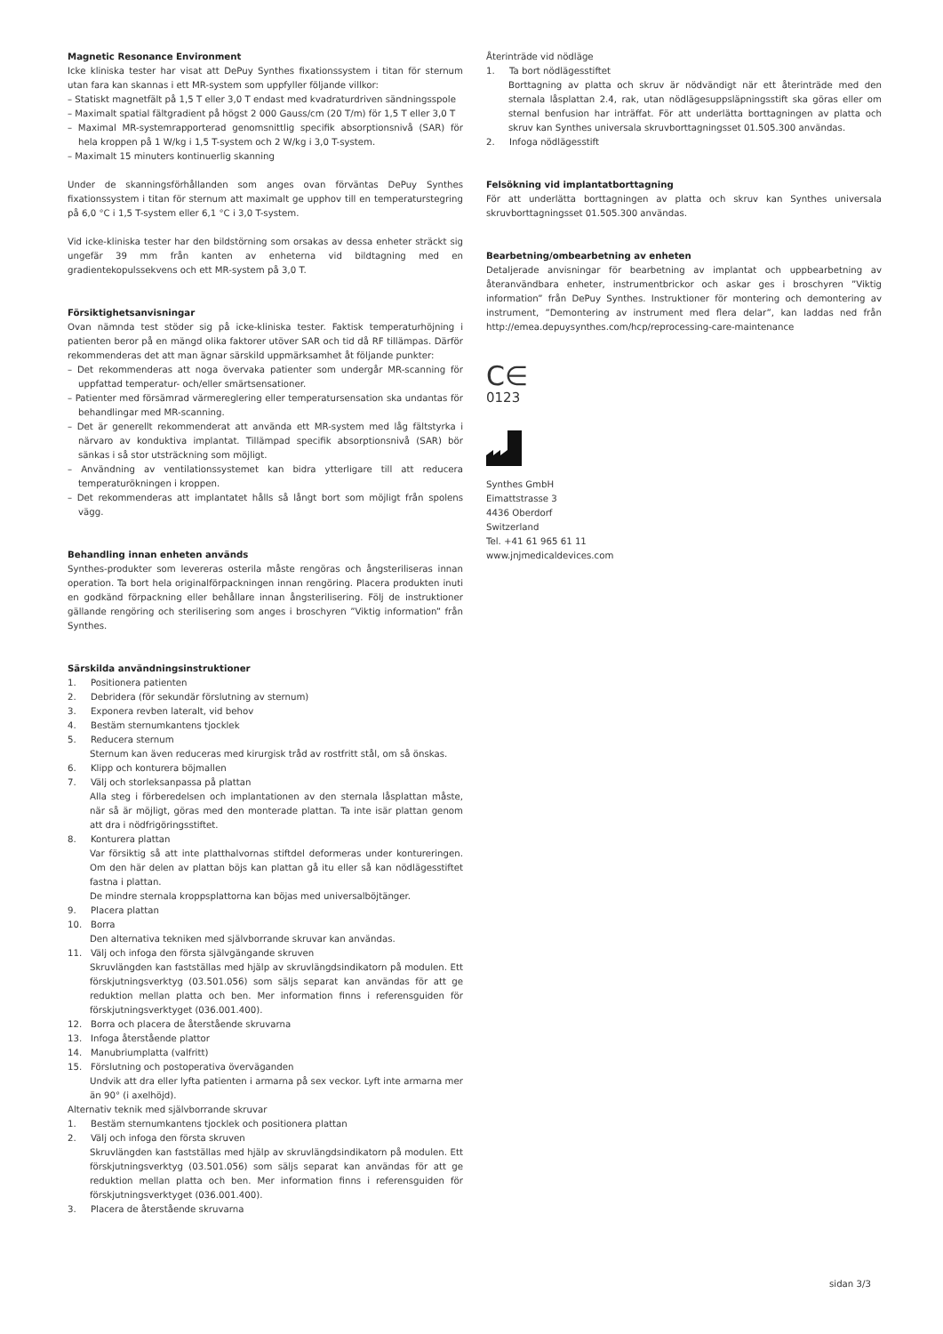Magnetic Resonance Environment
Icke kliniska tester har visat att DePuy Synthes fixationssystem i titan för sternum utan fara kan skannas i ett MR-system som uppfyller följande villkor:
– Statiskt magnetfält på 1,5 T eller 3,0 T endast med kvadraturdriven sändningsspole
– Maximalt spatial fältgradient på högst 2 000 Gauss/cm (20 T/m) för 1,5 T eller 3,0 T
– Maximal MR-systemrapporterad genomsnittlig specifik absorptionsnivå (SAR) för hela kroppen på 1 W/kg i 1,5 T-system och 2 W/kg i 3,0 T-system.
– Maximalt 15 minuters kontinuerlig skanning
Under de skanningsförhållanden som anges ovan förväntas DePuy Synthes fixationssystem i titan för sternum att maximalt ge upphov till en temperaturstegring på 6,0 °C i 1,5 T-system eller 6,1 °C i 3,0 T-system.
Vid icke-kliniska tester har den bildstörning som orsakas av dessa enheter sträckt sig ungefär 39 mm från kanten av enheterna vid bildtagning med en gradientekopulssekvens och ett MR-system på 3,0 T.
Försiktighetsanvisningar
Ovan nämnda test stöder sig på icke-kliniska tester. Faktisk temperaturhöjning i patienten beror på en mängd olika faktorer utöver SAR och tid då RF tillämpas. Därför rekommenderas det att man ägnar särskild uppmärksamhet åt följande punkter:
– Det rekommenderas att noga övervaka patienter som undergår MR-scanning för uppfattad temperatur- och/eller smärtsensationer.
– Patienter med försämrad värmereglering eller temperatursensation ska undantas för behandlingar med MR-scanning.
– Det är generellt rekommenderat att använda ett MR-system med låg fältstyrka i närvaro av konduktiva implantat. Tillämpad specifik absorptionsnivå (SAR) bör sänkas i så stor utsträckning som möjligt.
– Användning av ventilationssystemet kan bidra ytterligare till att reducera temperaturökningen i kroppen.
– Det rekommenderas att implantatet hålls så långt bort som möjligt från spolens vägg.
Behandling innan enheten används
Synthes-produkter som levereras osterila måste rengöras och ångsteriliseras innan operation. Ta bort hela originalförpackningen innan rengöring. Placera produkten inuti en godkänd förpackning eller behållare innan ångsterilisering. Följ de instruktioner gällande rengöring och sterilisering som anges i broschyren ”Viktig information” från Synthes.
Särskilda användningsinstruktioner
1. Positionera patienten
2. Debridera (för sekundär förslutning av sternum)
3. Exponera revben lateralt, vid behov
4. Bestäm sternumkantens tjocklek
5. Reducera sternum
Sternum kan även reduceras med kirurgisk tråd av rostfritt stål, om så önskas.
6. Klipp och konturera böjmallen
7. Välj och storleksanpassa på plattan
Alla steg i förberedelsen och implantationen av den sternala låsplattan måste, när så är möjligt, göras med den monterade plattan. Ta inte isär plattan genom att dra i nödfrigöringsstiftet.
8. Konturera plattan
Var försiktig så att inte platthalvornas stiftdel deformeras under kontureringen. Om den här delen av plattan böjs kan plattan gå itu eller så kan nödlägesstiftet fastna i plattan.
De mindre sternala kroppsplattorna kan böjas med universalböjtänger.
9. Placera plattan
10. Borra
Den alternativa tekniken med självborrande skruvar kan användas.
11. Välj och infoga den första självgängande skruven
Skruvlängden kan fastställas med hjälp av skruvlängdsindikatorn på modulen. Ett förskjutningsverktyg (03.501.056) som säljs separat kan användas för att ge reduktion mellan platta och ben. Mer information finns i referensguiden för förskjutningsverktyget (036.001.400).
12. Borra och placera de återstående skruvarna
13. Infoga återstående plattor
14. Manubriumplatta (valfritt)
15. Förslutning och postoperativa överväganden
Undvik att dra eller lyfta patienten i armarna på sex veckor. Lyft inte armarna mer än 90° (i axelhöjd).
Alternativ teknik med självborrande skruvar
1. Bestäm sternumkantens tjocklek och positionera plattan
2. Välj och infoga den första skruven
Skruvlängden kan fastställas med hjälp av skruvlängdsindikatorn på modulen. Ett förskjutningsverktyg (03.501.056) som säljs separat kan användas för att ge reduktion mellan platta och ben. Mer information finns i referensguiden för förskjutningsverktyget (036.001.400).
3. Placera de återstående skruvarna
Återinträde vid nödläge
1. Ta bort nödlägesstiftet
Borttagning av platta och skruv är nödvändigt när ett återinträde med den sternala låsplattan 2.4, rak, utan nödlägesuppsläpningsstift ska göras eller om sternal benfusion har inträffat. För att underlätta borttagningen av platta och skruv kan Synthes universala skruvborttagningsset 01.505.300 användas.
2. Infoga nödlägesstift
Felsökning vid implantatborttagning
För att underlätta borttagningen av platta och skruv kan Synthes universala skruvborttagningsset 01.505.300 användas.
Bearbetning/ombearbetning av enheten
Detaljerade anvisningar för bearbetning av implantat och uppbearbetning av återanvändbara enheter, instrumentbrickor och askar ges i broschyren ”Viktig information” från DePuy Synthes. Instruktioner för montering och demontering av instrument, ”Demontering av instrument med flera delar”, kan laddas ned från http://emea.depuysynthes.com/hcp/reprocessing-care-maintenance
C∈
0123
Synthes GmbH
Eimattstrasse 3
4436 Oberdorf
Switzerland
Tel. +41 61 965 61 11
www.jnjmedicaldevices.com
sidan 3/3